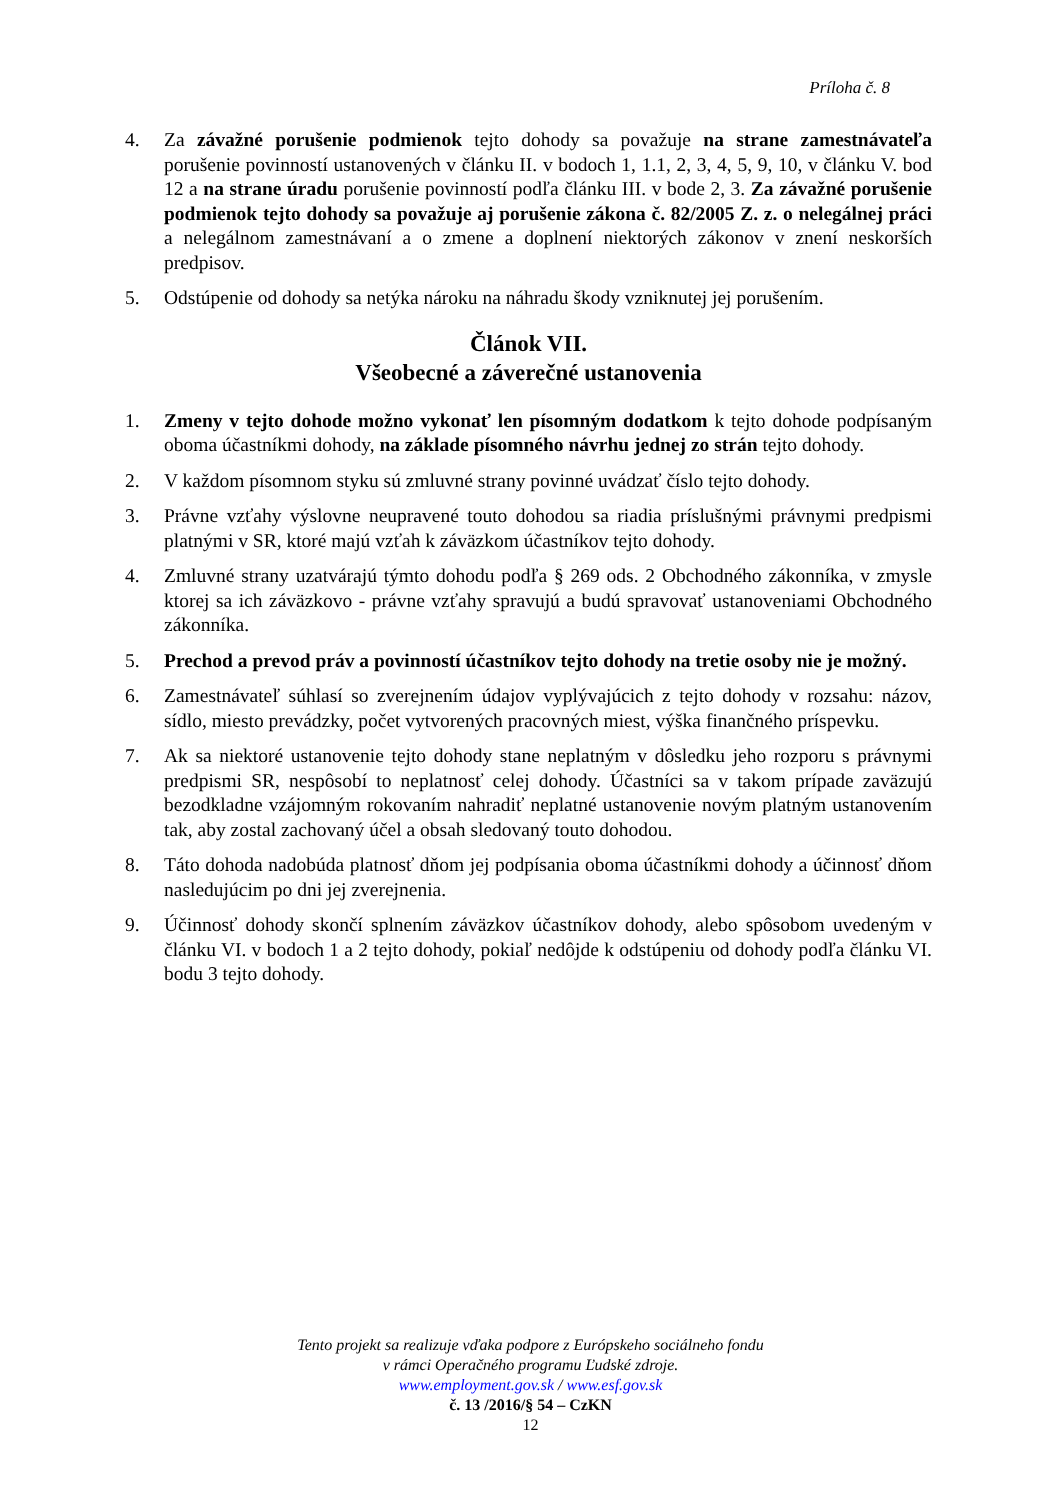Príloha č. 8
4. Za závažné porušenie podmienok tejto dohody sa považuje na strane zamestnávateľa porušenie povinností ustanovených v článku II. v bodoch 1, 1.1, 2, 3, 4, 5, 9, 10, v článku V. bod 12 a na strane úradu porušenie povinností podľa článku III. v bode 2, 3. Za závažné porušenie podmienok tejto dohody sa považuje aj porušenie zákona č. 82/2005 Z. z. o nelegálnej práci a nelegálnom zamestnávaní a o zmene a doplnení niektorých zákonov v znení neskorších predpisov.
5. Odstúpenie od dohody sa netýka nároku na náhradu škody vzniknutej jej porušením.
Článok VII.
Všeobecné a záverečné ustanovenia
1. Zmeny v tejto dohode možno vykonať len písomným dodatkom k tejto dohode podpísaným oboma účastníkmi dohody, na základe písomného návrhu jednej zo strán tejto dohody.
2. V každom písomnom styku sú zmluvné strany povinné uvádzať číslo tejto dohody.
3. Právne vzťahy výslovne neupravené touto dohodou sa riadia príslušnými právnymi predpismi platnými v SR, ktoré majú vzťah k záväzkom účastníkov tejto dohody.
4. Zmluvné strany uzatvárajú týmto dohodu podľa § 269 ods. 2 Obchodného zákonníka, v zmysle ktorej sa ich záväzkovo - právne vzťahy spravujú a budú spravovať ustanoveniami Obchodného zákonníka.
5. Prechod a prevod práv a povinností účastníkov tejto dohody na tretie osoby nie je možný.
6. Zamestnávateľ súhlasí so zverejnením údajov vyplývajúcich z tejto dohody v rozsahu: názov, sídlo, miesto prevádzky, počet vytvorených pracovných miest, výška finančného príspevku.
7. Ak sa niektoré ustanovenie tejto dohody stane neplatným v dôsledku jeho rozporu s právnymi predpismi SR, nespôsobí to neplatnosť celej dohody. Účastníci sa v takom prípade zaväzujú bezodkladne vzájomným rokovaním nahradiť neplatné ustanovenie novým platným ustanovením tak, aby zostal zachovaný účel a obsah sledovaný touto dohodou.
8. Táto dohoda nadobúda platnosť dňom jej podpísania oboma účastníkmi dohody a účinnosť dňom nasledujúcim po dni jej zverejnenia.
9. Účinnosť dohody skončí splnením záväzkov účastníkov dohody, alebo spôsobom uvedeným v článku VI. v bodoch 1 a 2 tejto dohody, pokiaľ nedôjde k odstúpeniu od dohody podľa článku VI. bodu 3 tejto dohody.
Tento projekt sa realizuje vďaka podpore z Európskeho sociálneho fondu
v rámci Operačného programu Ľudské zdroje.
www.employment.gov.sk / www.esf.gov.sk
č. 13 /2016/§ 54 – CzKN
12